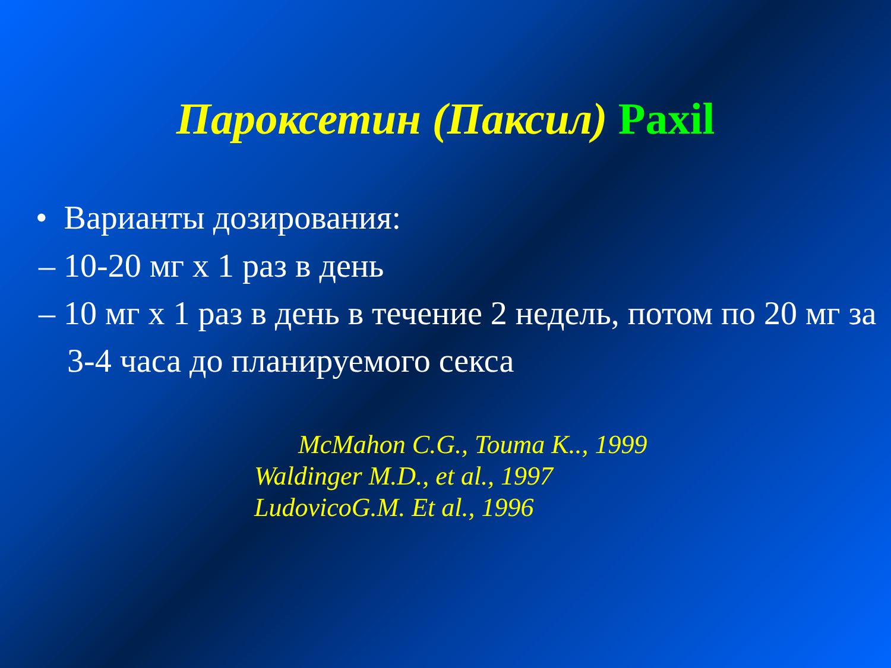Пароксетин (Паксил) Paxil
• Варианты дозирования:
– 10-20 мг х 1 раз в день
– 10 мг х 1 раз в день в течение 2 недель, потом по 20 мг за 3-4 часа до планируемого секса
McMahon C.G., Touma K.., 1999
Waldinger M.D., et al., 1997
LudovicoG.M. Et al., 1996